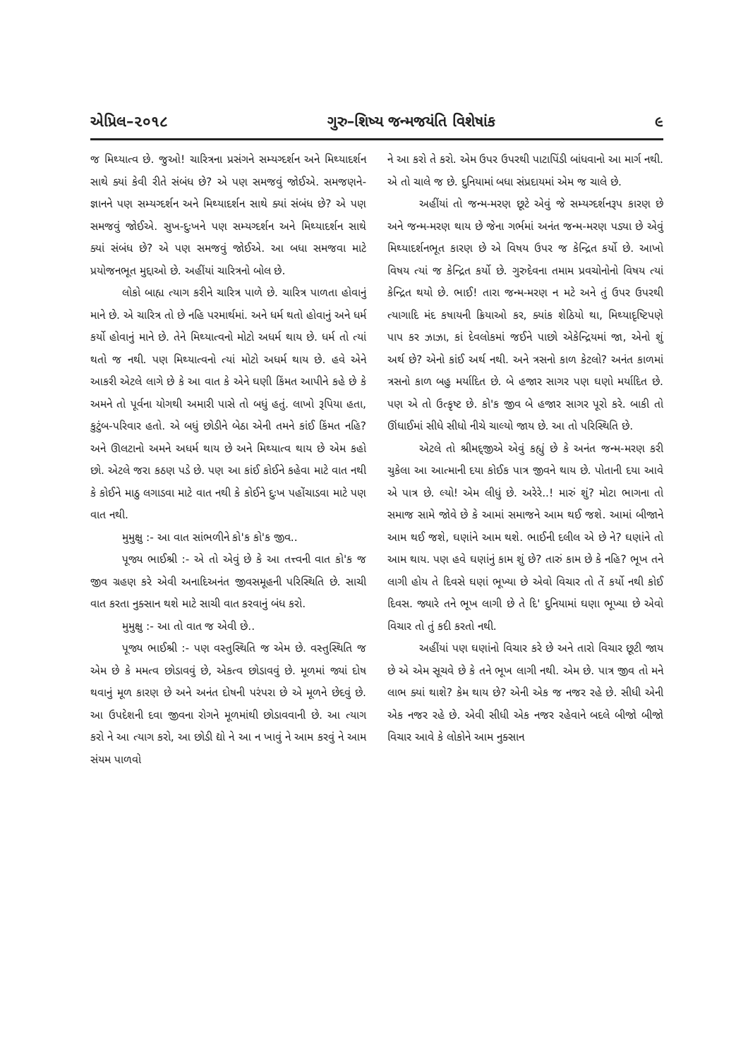એપ્રિલ–૨૦૧૮ ગુરુ–શિષ્ય જન્મજયંતિ વિશેષાંક ૯
જ મિથ્યાત્વ છે. જુઓ! ચારિત્રના પ્રસંગને સમ્યગ્દર્શન અને મિથ્યાદર્શન સાથે ક્યાં કેવી રીતે સંબંધ છે? એ પણ સમજવું જોઈએ. સમજણને-જ્ઞાનને પણ સમ્યગ્દર્શન અને મિથ્યાદર્શન સાથે ક્યાં સંબંધ છે? એ પણ સમજવું જોઈએ. સુખ-દુઃખને પણ સમ્યગ્દર્શન અને મિથ્યાદર્શન સાથે ક્યાં સંબંધ છે? એ પણ સમજવું જોઈએ. આ બધા સમજવા માટે પ્રયોજનભૂત મુદ્દાઓ છે. અહીંયાં ચારિત્રનો બોલ છે.
લોકો બાહ્ય ત્યાગ કરીને ચારિત્ર પાળે છે. ચારિત્ર પાળતા હોવાનું માને છે. એ ચારિત્ર તો છે નહિ પરમાર્થમાં. અને ધર્મ થતો હોવાનું અને ધર્મ કર્યો હોવાનું માને છે. તેને મિથ્યાત્વનો મોટો અધર્મ થાય છે. ધર્મ તો ત્યાં થતો જ નથી. પણ મિથ્યાત્વનો ત્યાં મોટો અધર્મ થાય છે. હવે એને આકરી એટલે લાગે છે કે આ વાત કે એને ઘણી કિંમત આપીને કહે છે કે અમને તો પૂર્વના યોગથી અમારી પાસે તો બધું હતું. લાખો રૂપિયા હતા, કુટુંબ-પરિવાર હતો. એ બધું છોડીને બેઠા એની તમને કાંઈ કિંમત નહિ? અને ઊલટાનો અમને અધર્મ થાય છે અને મિથ્યાત્વ થાય છે એમ કહો છો. એટલે જરા કઠણ પડે છે. પણ આ કાંઈ કોઈને કહેવા માટે વાત નથી કે કોઈને માઠુ લગાડવા માટે વાત નથી કે કોઈને દુઃખ પહોંચાડવા માટે પણ વાત નથી.
મુમુક્ષુ :- આ વાત સાંભળીને કો'ક કો'ક જીવ..
પૂજ્ય ભાઈશ્રી :- એ તો એવું છે કે આ તત્ત્વની વાત કો'ક જ જીવ ગ્રહણ કરે એવી અનાદિઅનંત જીવસમૂહની પરિસ્થિતિ છે. સાચી વાત કરતા નુક્સાન થશે માટે સાચી વાત કરવાનું બંધ કરો.
મુમુક્ષુ :- આ તો વાત જ એવી છે..
પૂજ્ય ભાઈશ્રી :- પણ વસ્તુસ્થિતિ જ એમ છે. વસ્તુસ્થિતિ જ એમ છે કે મમત્વ છોડાવવું છે, એકત્વ છોડાવવું છે. મૂળમાં જ્યાં દોષ થવાનું મૂળ કારણ છે અને અનંત દોષની પરંપરા છે એ મૂળને છેદવું છે. આ ઉપદેશની દવા જીવના રોગને મૂળમાંથી છોડાવવાની છે. આ ત્યાગ કરો ને આ ત્યાગ કરો, આ છોડી દ્યો ને આ ન ખાવું ને આમ કરવું ને આમ સંયમ પાળવો
ને આ કરો તે કરો. એમ ઉપર ઉપરથી પાટાપિંડી બાંધવાનો આ માર્ગ નથી. એ તો ચાલે જ છે. દુનિયામાં બધા સંપ્રદાયમાં એમ જ ચાલે છે.
અહીંયાં તો જન્મ-મરણ છૂટે એવું જે સમ્યગ્દર્શનરૂપ કારણ છે અને જન્મ-મરણ થાય છે જેના ગર્ભમાં અનંત જન્મ-મરણ પડ્યા છે એવું મિથ્યાદર્શનભૂત કારણ છે એ વિષય ઉપર જ કેન્દ્રિત કર્યો છે. આખો વિષય ત્યાં જ કેન્દ્રિત કર્યો છે. ગુરુદેવના તમામ પ્રવચોનોનો વિષય ત્યાં કેન્દ્રિત થયો છે. ભાઈ! તારા જન્મ-મરણ ન મટે અને તું ઉપર ઉપરથી ત્યાગાદિ મંદ કષાયની ક્રિયાઓ કર, ક્યાંક શેઠિયો થા, મિથ્યાદૃષ્ટિપણે પાપ કર ઝાઝા, કાં દેવલોકમાં જઈને પાછો એકેન્દ્રિયમાં જા, એનો શું અર્થ છે? એનો કાંઈ અર્થ નથી. અને ત્રસનો કાળ કેટલો? અનંત કાળમાં ત્રસનો કાળ બહુ મર્યાદિત છે. બે હજાર સાગર પણ ઘણો મર્યાદિત છે. પણ એ તો ઉત્કૃષ્ટ છે. કો'ક જીવ બે હજાર સાગર પૂરો કરે. બાકી તો ઊંધાઈમાં સીધે સીધો નીચે ચાલ્યો જાય છે. આ તો પરિસ્થિતિ છે.
એટલે તો શ્રીમદ્જીએ એવું કહ્યું છે કે અનંત જન્મ-મરણ કરી ચુકેલા આ આત્માની દયા કોઈક પાત્ર જીવને થાય છે. પોતાની દયા આવે એ પાત્ર છે. લ્યો! એમ લીધું છે. અરેરે..! મારું શું? મોટા ભાગના તો સમાજ સામે જોવે છે કે આમાં સમાજને આમ થઈ જશે. આમાં બીજાને આમ થઈ જશે, ઘણાંને આમ થશે. ભાઈની દલીલ એ છે ને? ઘણાંને તો આમ થાય. પણ હવે ઘણાંનું કામ શું છે? તારું કામ છે કે નહિ? ભૂખ તને લાગી હોય તે દિવસે ઘણાં ભૂખ્યા છે એવો વિચાર તો તેં કર્યો નથી કોઈ દિવસ. જ્યારે તને ભૂખ લાગી છે તે દિ' દુનિયામાં ઘણા ભૂખ્યા છે એવો વિચાર તો તું કદી કરતો નથી.
અહીંયાં પણ ઘણાંનો વિચાર કરે છે અને તારો વિચાર છૂટી જાય છે એ એમ સૂચવે છે કે તને ભૂખ લાગી નથી. એમ છે. પાત્ર જીવ તો મને લાભ ક્યાં થાશે? કેમ થાય છે? એની એક જ નજર રહે છે. સીધી એની એક નજર રહે છે. એવી સીધી એક નજર રહેવાને બદલે બીજો બીજો વિચાર આવે કે લોકોને આમ નુક્સાન